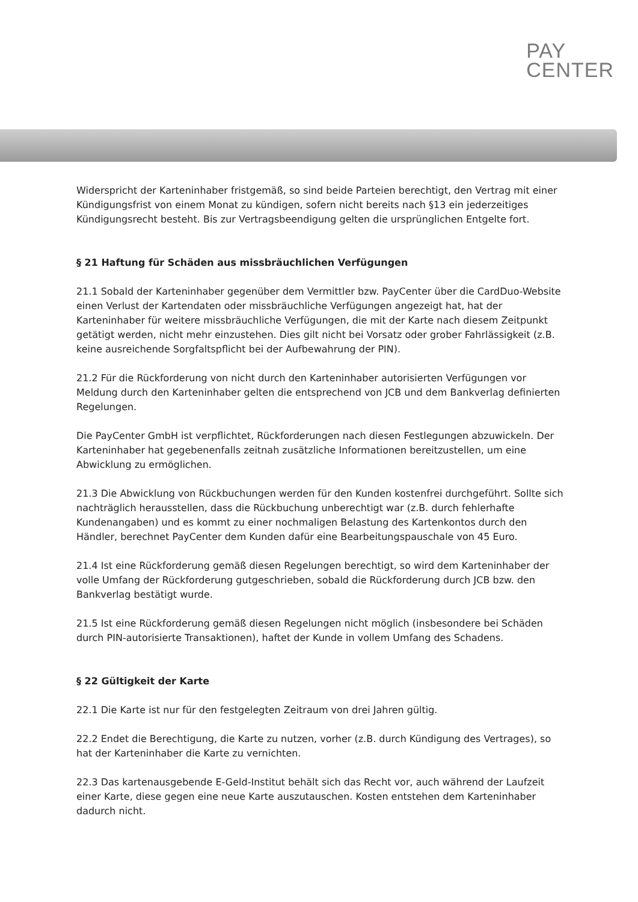PAY
CENTER
Widerspricht der Karteninhaber fristgemäß, so sind beide Parteien berechtigt, den Vertrag mit einer Kündigungsfrist von einem Monat zu kündigen, sofern nicht bereits nach §13 ein jederzeitiges Kündigungsrecht besteht. Bis zur Vertragsbeendigung gelten die ursprünglichen Entgelte fort.
§ 21 Haftung für Schäden aus missbräuchlichen Verfügungen
21.1 Sobald der Karteninhaber gegenüber dem Vermittler bzw. PayCenter über die CardDuo-Website einen Verlust der Kartendaten oder missbräuchliche Verfügungen angezeigt hat, hat der Karteninhaber für weitere missbräuchliche Verfügungen, die mit der Karte nach diesem Zeitpunkt getätigt werden, nicht mehr einzustehen. Dies gilt nicht bei Vorsatz oder grober Fahrlässigkeit (z.B. keine ausreichende Sorgfaltspflicht bei der Aufbewahrung der PIN).
21.2 Für die Rückforderung von nicht durch den Karteninhaber autorisierten Verfügungen vor Meldung durch den Karteninhaber gelten die entsprechend von JCB und dem Bankverlag definierten Regelungen.
Die PayCenter GmbH ist verpflichtet, Rückforderungen nach diesen Festlegungen abzuwickeln. Der Karteninhaber hat gegebenenfalls zeitnah zusätzliche Informationen bereitzustellen, um eine Abwicklung zu ermöglichen.
21.3 Die Abwicklung von Rückbuchungen werden für den Kunden kostenfrei durchgeführt. Sollte sich nachträglich herausstellen, dass die Rückbuchung unberechtigt war (z.B. durch fehlerhafte Kundenangaben) und es kommt zu einer nochmaligen Belastung des Kartenkontos durch den Händler, berechnet PayCenter dem Kunden dafür eine Bearbeitungspauschale von 45 Euro.
21.4 Ist eine Rückforderung gemäß diesen Regelungen berechtigt, so wird dem Karteninhaber der volle Umfang der Rückforderung gutgeschrieben, sobald die Rückforderung durch JCB bzw. den Bankverlag bestätigt wurde.
21.5 Ist eine Rückforderung gemäß diesen Regelungen nicht möglich (insbesondere bei Schäden durch PIN-autorisierte Transaktionen), haftet der Kunde in vollem Umfang des Schadens.
§ 22 Gültigkeit der Karte
22.1 Die Karte ist nur für den festgelegten Zeitraum von drei Jahren gültig.
22.2 Endet die Berechtigung, die Karte zu nutzen, vorher (z.B. durch Kündigung des Vertrages), so hat der Karteninhaber die Karte zu vernichten.
22.3 Das kartenausgebende E-Geld-Institut behält sich das Recht vor, auch während der Laufzeit einer Karte, diese gegen eine neue Karte auszutauschen. Kosten entstehen dem Karteninhaber dadurch nicht.